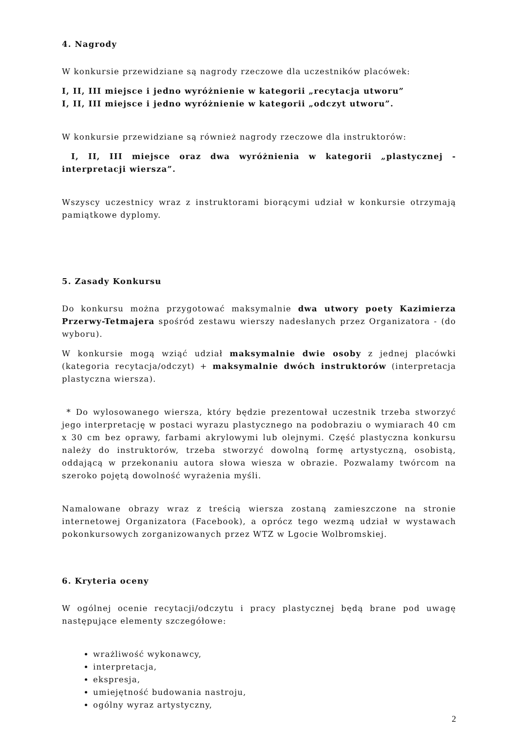4. Nagrody
W konkursie przewidziane są nagrody rzeczowe dla uczestników placówek:
I, II, III miejsce i jedno wyróżnienie w kategorii „recytacja utworu”
I, II, III miejsce i jedno wyróżnienie w kategorii „odczyt utworu”.
W konkursie przewidziane są również nagrody rzeczowe dla instruktorów:
I, II, III miejsce oraz dwa wyróżnienia w kategorii „plastycznej - interpretacji wiersza”.
Wszyscy uczestnicy wraz z instruktorami biorącymi udział w konkursie otrzymają pamiątkowe dyplomy.
5. Zasady Konkursu
Do konkursu można przygotować maksymalnie dwa utwory poety Kazimierza Przerwy-Tetmajera spośród zestawu wierszy nadesłanych przez Organizatora - (do wyboru).
W konkursie mogą wziąć udział maksymalnie dwie osoby z jednej placówki (kategoria recytacja/odczyt) + maksymalnie dwóch instruktorów (interpretacja plastyczna wiersza).
* Do wylosowanego wiersza, który będzie prezentował uczestnik trzeba stworzyć jego interpretację w postaci wyrazu plastycznego na podobraziu o wymiarach 40 cm x 30 cm bez oprawy, farbami akrylowymi lub olejnymi. Część plastyczna konkursu należy do instruktorów, trzeba stworzyć dowolną formę artystyczną, osobistą, oddającą w przekonaniu autora słowa wiesza w obrazie. Pozwalamy twórcom na szeroko pojętą dowolność wyrażenia myśli.
Namalowane obrazy wraz z treścią wiersza zostaną zamieszczone na stronie internetowej Organizatora (Facebook), a oprócz tego wezmą udział w wystawach pokonkursowych zorganizowanych przez WTZ w Lgocie Wolbromskiej.
6. Kryteria oceny
W ogólnej ocenie recytacji/odczytu i pracy plastycznej będą brane pod uwagę następujące elementy szczegółowe:
wrażliwość wykonawcy,
interpretacja,
ekspresja,
umiejętność budowania nastroju,
ogólny wyraz artystyczny,
2